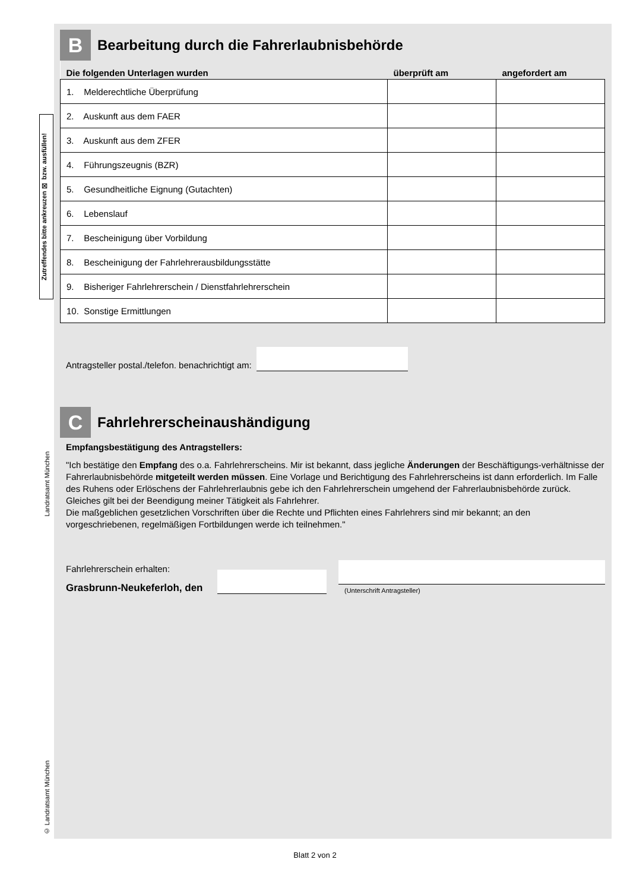Zutreffendes bitte ankreuzen ☒ bzw. ausfüllen!
Landratsamt München
© Landratsamt München
B
Bearbeitung durch die Fahrerlaubnisbehörde
| Die folgenden Unterlagen wurden | überprüft am | angefordert am |
| --- | --- | --- |
| 1. Melderechtliche Überprüfung | | |
| 2. Auskunft aus dem FAER | | |
| 3. Auskunft aus dem ZFER | | |
| 4. Führungszeugnis (BZR) | | |
| 5. Gesundheitliche Eignung (Gutachten) | | |
| 6. Lebenslauf | | |
| 7. Bescheinigung über Vorbildung | | |
| 8. Bescheinigung der Fahrlehrerausbildungsstätte | | |
| 9. Bisheriger Fahrlehrerschein / Dienstfahrlehrerschein | | |
| 10. Sonstige Ermittlungen | | |
Antragsteller postal./telefon. benachrichtigt am:
C
Fahrlehrerscheinaushändigung
Empfangsbestätigung des Antragstellers:
"Ich bestätige den Empfang des o.a. Fahrlehrerscheins. Mir ist bekannt, dass jegliche Änderungen der Beschäftigungs-verhältnisse der Fahrerlaubnisbehörde mitgeteilt werden müssen. Eine Vorlage und Berichtigung des Fahrlehrerscheins ist dann erforderlich. Im Falle des Ruhens oder Erlöschens der Fahrlehrerlaubnis gebe ich den Fahrlehrerschein umgehend der Fahrerlaubnisbehörde zurück. Gleiches gilt bei der Beendigung meiner Tätigkeit als Fahrlehrer.
Die maßgeblichen gesetzlichen Vorschriften über die Rechte und Pflichten eines Fahrlehrers sind mir bekannt; an den vorgeschriebenen, regelmäßigen Fortbildungen werde ich teilnehmen."
Fahrlehrerschein erhalten:
Grasbrunn-Neukeferloh, den
(Unterschrift Antragsteller)
Blatt 2 von 2